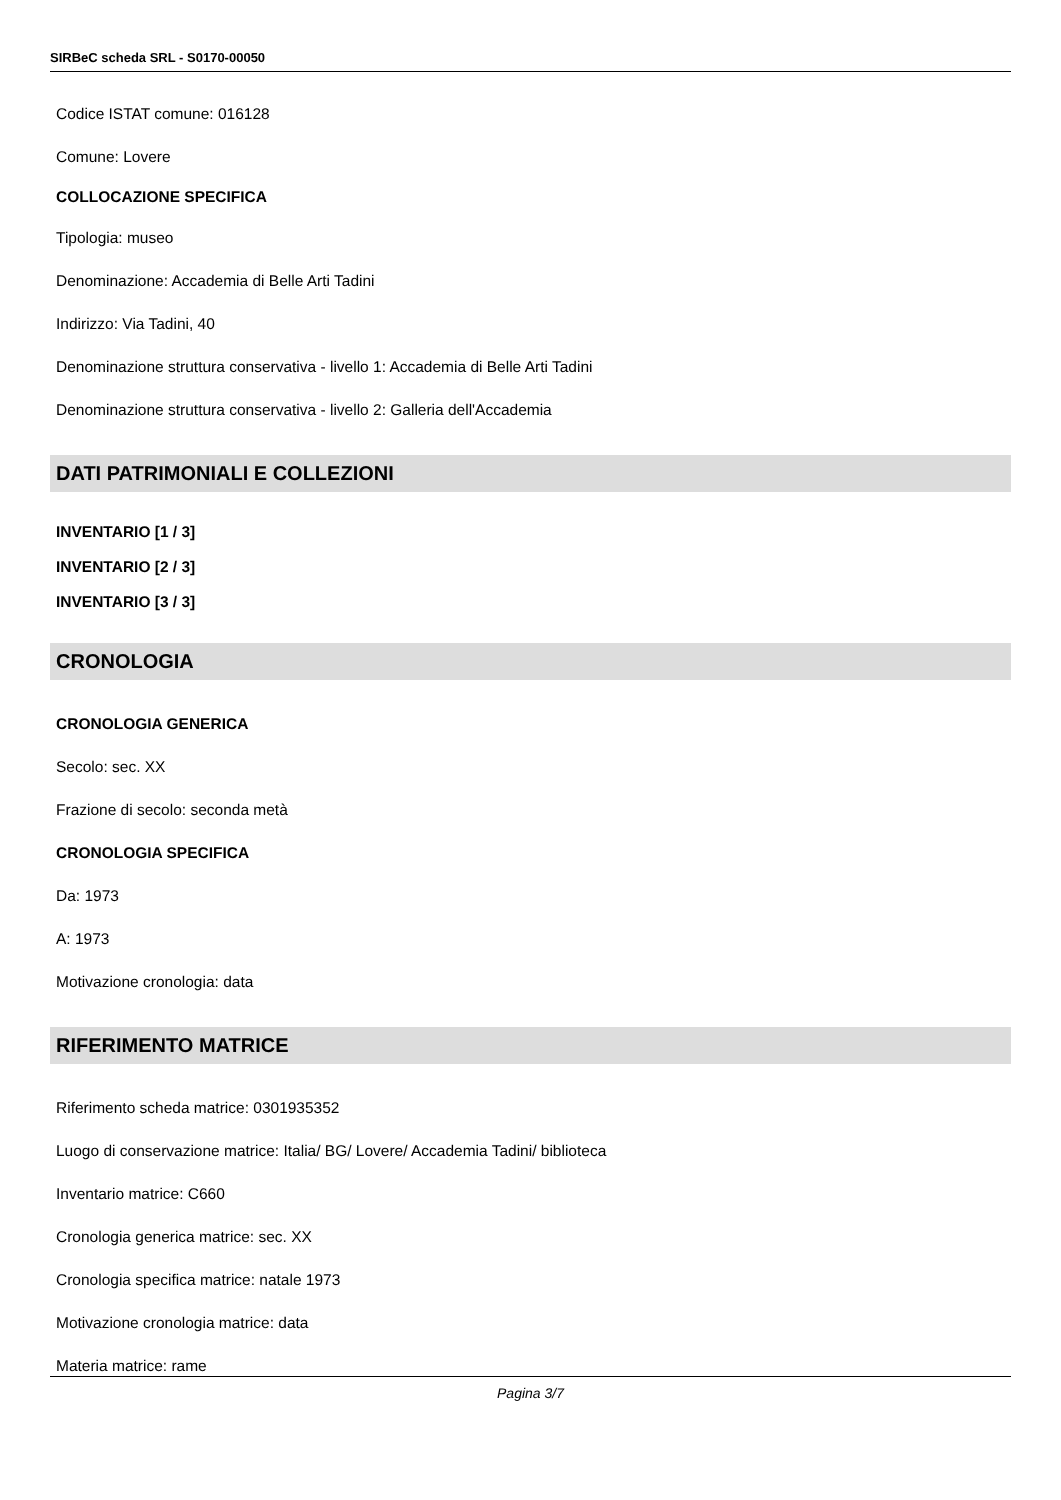SIRBeC scheda SRL - S0170-00050
Codice ISTAT comune: 016128
Comune: Lovere
COLLOCAZIONE SPECIFICA
Tipologia: museo
Denominazione: Accademia di Belle Arti Tadini
Indirizzo: Via Tadini, 40
Denominazione struttura conservativa - livello 1: Accademia di Belle Arti Tadini
Denominazione struttura conservativa - livello 2: Galleria dell'Accademia
DATI PATRIMONIALI E COLLEZIONI
INVENTARIO [1 / 3]
INVENTARIO [2 / 3]
INVENTARIO [3 / 3]
CRONOLOGIA
CRONOLOGIA GENERICA
Secolo: sec. XX
Frazione di secolo: seconda metà
CRONOLOGIA SPECIFICA
Da: 1973
A: 1973
Motivazione cronologia: data
RIFERIMENTO MATRICE
Riferimento scheda matrice: 0301935352
Luogo di conservazione matrice: Italia/ BG/ Lovere/ Accademia Tadini/ biblioteca
Inventario matrice: C660
Cronologia generica matrice: sec. XX
Cronologia specifica matrice: natale 1973
Motivazione cronologia matrice: data
Materia matrice: rame
Pagina 3/7